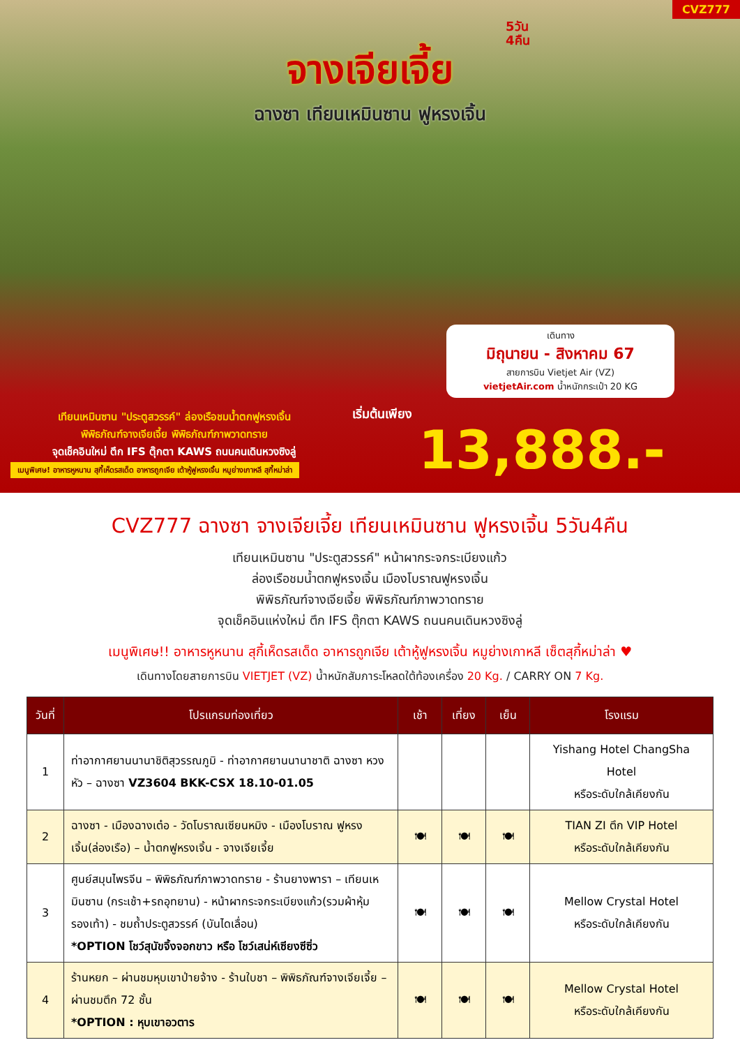CVZ777
5วัน
4คืน
จางเจียเจี้ย
ฉางซา เทียนเหมินซาน ฟูหรงเจิ้น
เดินทาง
มิถุนายน - สิงหาคม 67
สายการบิน Vietjet Air (VZ)
vietjetAir.com น้ำหนักกระเป๋า 20 KG
เทียนเหมินซาน "ประตูสวรรค์" ล่องเรือชมน้ำตกฟูหรงเจิ้น
พิพิธภัณฑ์จางเจียเจี้ย พิพิธภัณฑ์ภาพวาดทราย
จุดเช็คอินใหม่ ตึก IFS ตุ๊กตา KAWS ถนนคนเดินหวงซิงลู่
เริ่มต้นเพียง
13,888.-
เมนูพิเศษ! อาหารหูหนาน สุกี้เห็ดรสเด็ด อาหารถูกเจีย เต้าหู้ฟูหรงเจิ้น หมูย่างเกาหลี สุกี้หม่าล่า
CVZ777 ฉางซา จางเจียเจี้ย เทียนเหมินซาน ฟูหรงเจิ้น 5วัน4คืน
เทียนเหมินซาน "ประตูสวรรค์" หน้าผากระจกระเบียงแก้ว
ล่องเรือชมน้ำตกฟูหรงเจิ้น เมืองโบราณฟูหรงเจิ้น
พิพิธภัณฑ์จางเจียเจี้ย พิพิธภัณฑ์ภาพวาดทราย
จุดเช็คอินแห่งใหม่ ตึก IFS ตุ๊กตา KAWS ถนนคนเดินหวงซิงลู่
เมนูพิเศษ!! อาหารหูหนาน สุกี้เห็ดรสเด็ด อาหารถูกเจีย เต้าหู้ฟูหรงเจิ้น หมูย่างเกาหลี เซ็ตสุกี้หม่าล่า ♥
เดินทางโดยสายการบิน VIETJET (VZ) น้ำหนักสัมภาระโหลดใต้ท้องเครื่อง 20 Kg. / CARRY ON 7 Kg.
| วันที่ | โปรแกรมท่องเที่ยว | เช้า | เที่ยง | เย็น | โรงแรม |
| --- | --- | --- | --- | --- | --- |
| 1 | ท่าอากาศยานนานาชิติสุวรรณภูมิ - ท่าอากาศยานนานาชาติ ฉางซา หวงหัว – ฉางซา VZ3604 BKK-CSX 18.10-01.05 | | | | Yishang Hotel ChangSha Hotel หรือระดับใกล้เคียงกัน |
| 2 | ฉางซา - เมืองฉางเต๋อ - วัดโบราณเซียนหมิง - เมืองโบราณ ฟูหรงเจิ้น(ล่องเรือ) – น้ำตกฟูหรงเจิ้น - จางเจียเจี้ย | 🍽 | 🍽 | 🍽 | TIAN ZI ตึก VIP Hotel หรือระดับใกล้เคียงกัน |
| 3 | ศูนย์สมุนไพรจีน – พิพิธภัณฑ์ภาพวาดทราย - ร้านยางพารา – เทียนเหมินซาน (กระเช้า+รถอุทยาน) - หน้าผากระจกระเบียงแก้ว(รวมผ้าหุ้มรองเท้า) - ชมถ้ำประตูสวรรค์ (บันไดเลื่อน) *OPTION โชว์สุนัขจิ้งจอกขาว หรือ โชว์เสน่ห์เซียงซีซิ่ว | 🍽 | 🍽 | 🍽 | Mellow Crystal Hotel หรือระดับใกล้เคียงกัน |
| 4 | ร้านหยก – ผ่านชมหุบเขาป่ายจ้าง - ร้านใบชา – พิพิธภัณฑ์จางเจียเจี้ย – ผ่านชมตึก 72 ชั้น *OPTION : หุบเขาอวตาร | 🍽 | 🍽 | 🍽 | Mellow Crystal Hotel หรือระดับใกล้เคียงกัน |